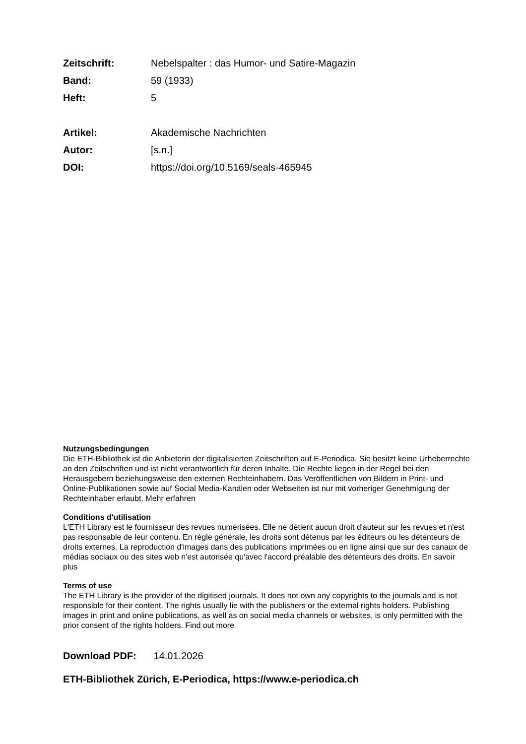Zeitschrift: Nebelspalter : das Humor- und Satire-Magazin
Band: 59 (1933)
Heft: 5
Artikel: Akademische Nachrichten
Autor: [s.n.]
DOI: https://doi.org/10.5169/seals-465945
Nutzungsbedingungen
Die ETH-Bibliothek ist die Anbieterin der digitalisierten Zeitschriften auf E-Periodica. Sie besitzt keine Urheberrechte an den Zeitschriften und ist nicht verantwortlich für deren Inhalte. Die Rechte liegen in der Regel bei den Herausgebern beziehungsweise den externen Rechteinhabern. Das Veröffentlichen von Bildern in Print- und Online-Publikationen sowie auf Social Media-Kanälen oder Webseiten ist nur mit vorheriger Genehmigung der Rechteinhaber erlaubt. Mehr erfahren
Conditions d'utilisation
L'ETH Library est le fournisseur des revues numérisées. Elle ne détient aucun droit d'auteur sur les revues et n'est pas responsable de leur contenu. En règle générale, les droits sont détenus par les éditeurs ou les détenteurs de droits externes. La reproduction d'images dans des publications imprimées ou en ligne ainsi que sur des canaux de médias sociaux ou des sites web n'est autorisée qu'avec l'accord préalable des détenteurs des droits. En savoir plus
Terms of use
The ETH Library is the provider of the digitised journals. It does not own any copyrights to the journals and is not responsible for their content. The rights usually lie with the publishers or the external rights holders. Publishing images in print and online publications, as well as on social media channels or websites, is only permitted with the prior consent of the rights holders. Find out more
Download PDF: 14.01.2026
ETH-Bibliothek Zürich, E-Periodica, https://www.e-periodica.ch